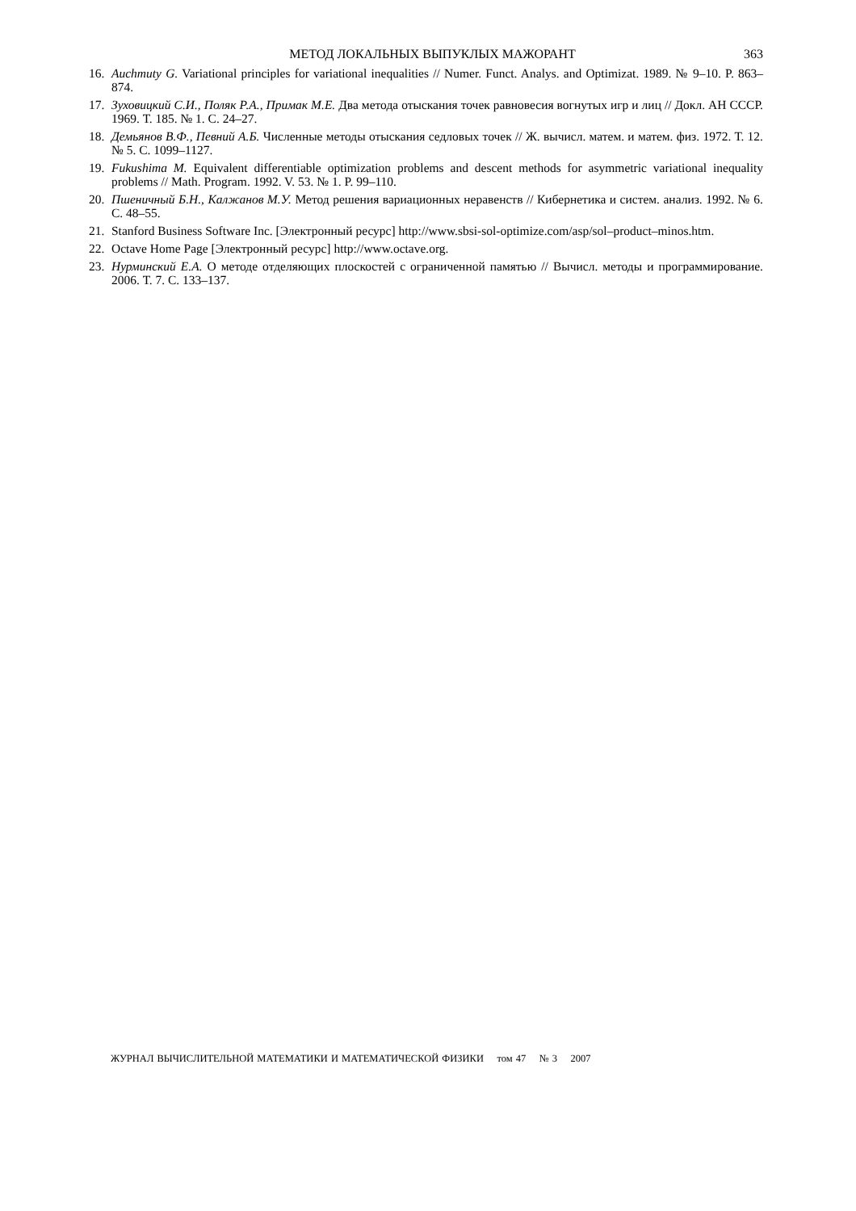МЕТОД ЛОКАЛЬНЫХ ВЫПУКЛЫХ МАЖОРАНТ 363
16. Auchmuty G. Variational principles for variational inequalities // Numer. Funct. Analys. and Optimizat. 1989. № 9–10. P. 863–874.
17. Зуховицкий С.И., Поляк Р.А., Примак М.Е. Два метода отыскания точек равновесия вогнутых игр и лиц // Докл. АН СССР. 1969. Т. 185. № 1. С. 24–27.
18. Демьянов В.Ф., Певний А.Б. Численные методы отыскания седловых точек // Ж. вычисл. матем. и матем. физ. 1972. Т. 12. № 5. С. 1099–1127.
19. Fukushima M. Equivalent differentiable optimization problems and descent methods for asymmetric variational inequality problems // Math. Program. 1992. V. 53. № 1. P. 99–110.
20. Пшеничный Б.Н., Калжанов М.У. Метод решения вариационных неравенств // Кибернетика и систем. анализ. 1992. № 6. С. 48–55.
21. Stanford Business Software Inc. [Электронный ресурс] http://www.sbsi-sol-optimize.com/asp/sol–product–minos.htm.
22. Octave Home Page [Электронный ресурс] http://www.octave.org.
23. Нурминский Е.А. О методе отделяющих плоскостей с ограниченной памятью // Вычисл. методы и программирование. 2006. Т. 7. С. 133–137.
ЖУРНАЛ ВЫЧИСЛИТЕЛЬНОЙ МАТЕМАТИКИ И МАТЕМАТИЧЕСКОЙ ФИЗИКИ том 47 № 3 2007